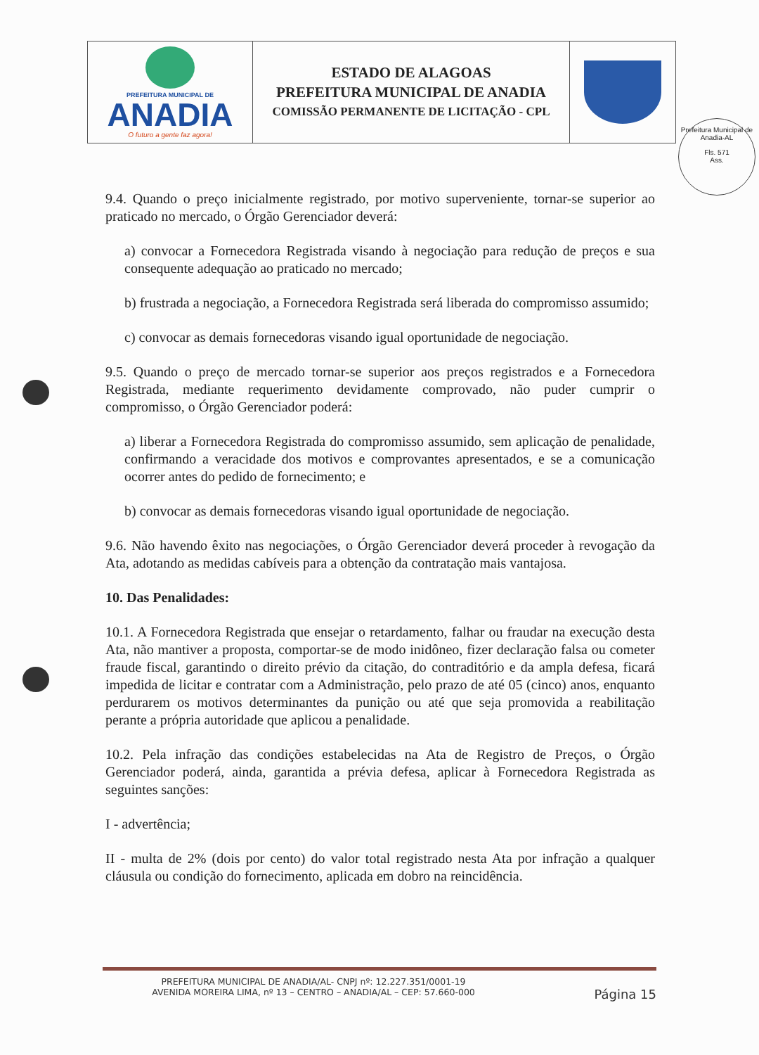| PREFEITURA MUNICIPAL DE ANADIA O futuro a gente faz agora! | ESTADO DE ALAGOAS PREFEITURA MUNICIPAL DE ANADIA COMISSÃO PERMANENTE DE LICITAÇÃO - CPL | |
Prefeitura Municipal de Anadia-AL
Fls. 571
Ass.
9.4. Quando o preço inicialmente registrado, por motivo superveniente, tornar-se superior ao praticado no mercado, o Órgão Gerenciador deverá:
a) convocar a Fornecedora Registrada visando à negociação para redução de preços e sua consequente adequação ao praticado no mercado;
b) frustrada a negociação, a Fornecedora Registrada será liberada do compromisso assumido;
c) convocar as demais fornecedoras visando igual oportunidade de negociação.
9.5. Quando o preço de mercado tornar-se superior aos preços registrados e a Fornecedora Registrada, mediante requerimento devidamente comprovado, não puder cumprir o compromisso, o Órgão Gerenciador poderá:
a) liberar a Fornecedora Registrada do compromisso assumido, sem aplicação de penalidade, confirmando a veracidade dos motivos e comprovantes apresentados, e se a comunicação ocorrer antes do pedido de fornecimento; e
b) convocar as demais fornecedoras visando igual oportunidade de negociação.
9.6. Não havendo êxito nas negociações, o Órgão Gerenciador deverá proceder à revogação da Ata, adotando as medidas cabíveis para a obtenção da contratação mais vantajosa.
10. Das Penalidades:
10.1. A Fornecedora Registrada que ensejar o retardamento, falhar ou fraudar na execução desta Ata, não mantiver a proposta, comportar-se de modo inidôneo, fizer declaração falsa ou cometer fraude fiscal, garantindo o direito prévio da citação, do contraditório e da ampla defesa, ficará impedida de licitar e contratar com a Administração, pelo prazo de até 05 (cinco) anos, enquanto perdurarem os motivos determinantes da punição ou até que seja promovida a reabilitação perante a própria autoridade que aplicou a penalidade.
10.2. Pela infração das condições estabelecidas na Ata de Registro de Preços, o Órgão Gerenciador poderá, ainda, garantida a prévia defesa, aplicar à Fornecedora Registrada as seguintes sanções:
I - advertência;
II - multa de 2% (dois por cento) do valor total registrado nesta Ata por infração a qualquer cláusula ou condição do fornecimento, aplicada em dobro na reincidência.
PREFEITURA MUNICIPAL DE ANADIA/AL- CNPJ nº: 12.227.351/0001-19
AVENIDA MOREIRA LIMA, nº 13 – CENTRO – ANADIA/AL – CEP: 57.660-000 Página 15